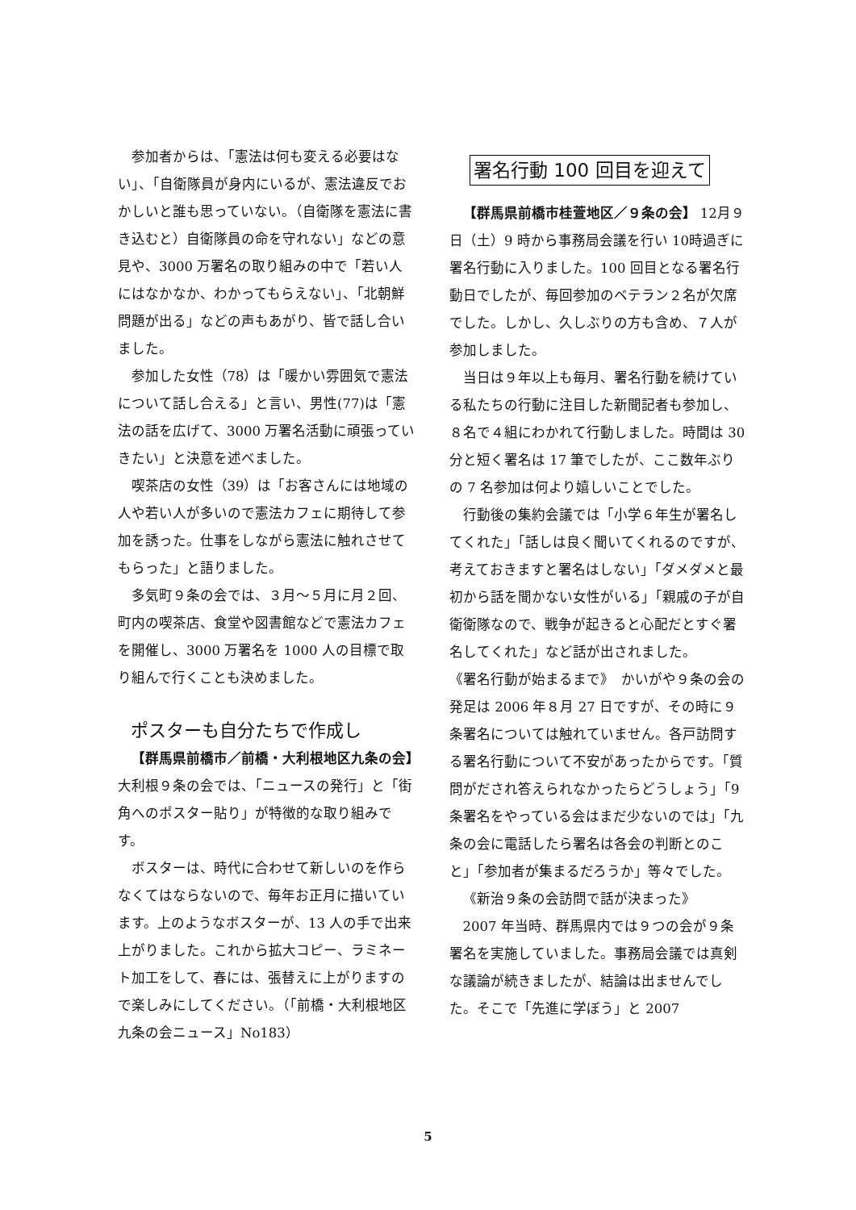参加者からは、「憲法は何も変える必要はない」、「自衛隊員が身内にいるが、憲法違反でおかしいと誰も思っていない。（自衛隊を憲法に書き込むと）自衛隊員の命を守れない」などの意見や、3000 万署名の取り組みの中で「若い人にはなかなか、わかってもらえない」、「北朝鮮問題が出る」などの声もあがり、皆で話し合いました。
参加した女性（78）は「暖かい雰囲気で憲法について話し合える」と言い、男性(77)は「憲法の話を広げて、3000 万署名活動に頑張っていきたい」と決意を述べました。
喫茶店の女性（39）は「お客さんには地域の人や若い人が多いので憲法カフェに期待して参加を誘った。仕事をしながら憲法に触れさせてもらった」と語りました。
多気町９条の会では、３月～５月に月２回、町内の喫茶店、食堂や図書館などで憲法カフェを開催し、3000 万署名を 1000 人の目標で取り組んで行くことも決めました。
ポスターも自分たちで作成し
【群馬県前橋市／前橋・大利根地区九条の会】　大利根９条の会では、「ニュースの発行」と「街角へのポスター貼り」が特徴的な取り組みです。
ボスターは、時代に合わせて新しいのを作らなくてはならないので、毎年お正月に描いています。上のようなボスターが、13 人の手で出来上がりました。これから拡大コピー、ラミネート加工をして、春には、張替えに上がりますので楽しみにしてください。（「前橋・大利根地区九条の会ニュース」No183）
署名行動 100 回目を迎えて
【群馬県前橋市桂萱地区／９条の会】 12月９日（土）9 時から事務局会議を行い 10時過ぎに署名行動に入りました。100 回目となる署名行動日でしたが、毎回参加のベテラン２名が欠席でした。しかし、久しぶりの方も含め、７人が参加しました。
当日は９年以上も毎月、署名行動を続けている私たちの行動に注目した新聞記者も参加し、８名で４組にわかれて行動しました。時間は 30 分と短く署名は 17 筆でしたが、ここ数年ぶりの 7 名参加は何より嬉しいことでした。
行動後の集約会議では「小学６年生が署名してくれた」「話しは良く聞いてくれるのですが、考えておきますと署名はしない」「ダメダメと最初から話を聞かない女性がいる」「親戚の子が自衛衛隊なので、戦争が起きると心配だとすぐ署名してくれた」など話が出されました。
《署名行動が始まるまで》　かいがや９条の会の発足は 2006 年８月 27 日ですが、その時に９条署名については触れていません。各戸訪問する署名行動について不安があったからです。「質問がだされ答えられなかったらどうしょう」「9 条署名をやっている会はまだ少ないのでは」「九条の会に電話したら署名は各会の判断とのこと」「参加者が集まるだろうか」等々でした。
《新治９条の会訪問で話が決まった》
2007 年当時、群馬県内では９つの会が９条署名を実施していました。事務局会議では真剣な議論が続きましたが、結論は出ませんでした。そこで「先進に学ぼう」と 2007
5